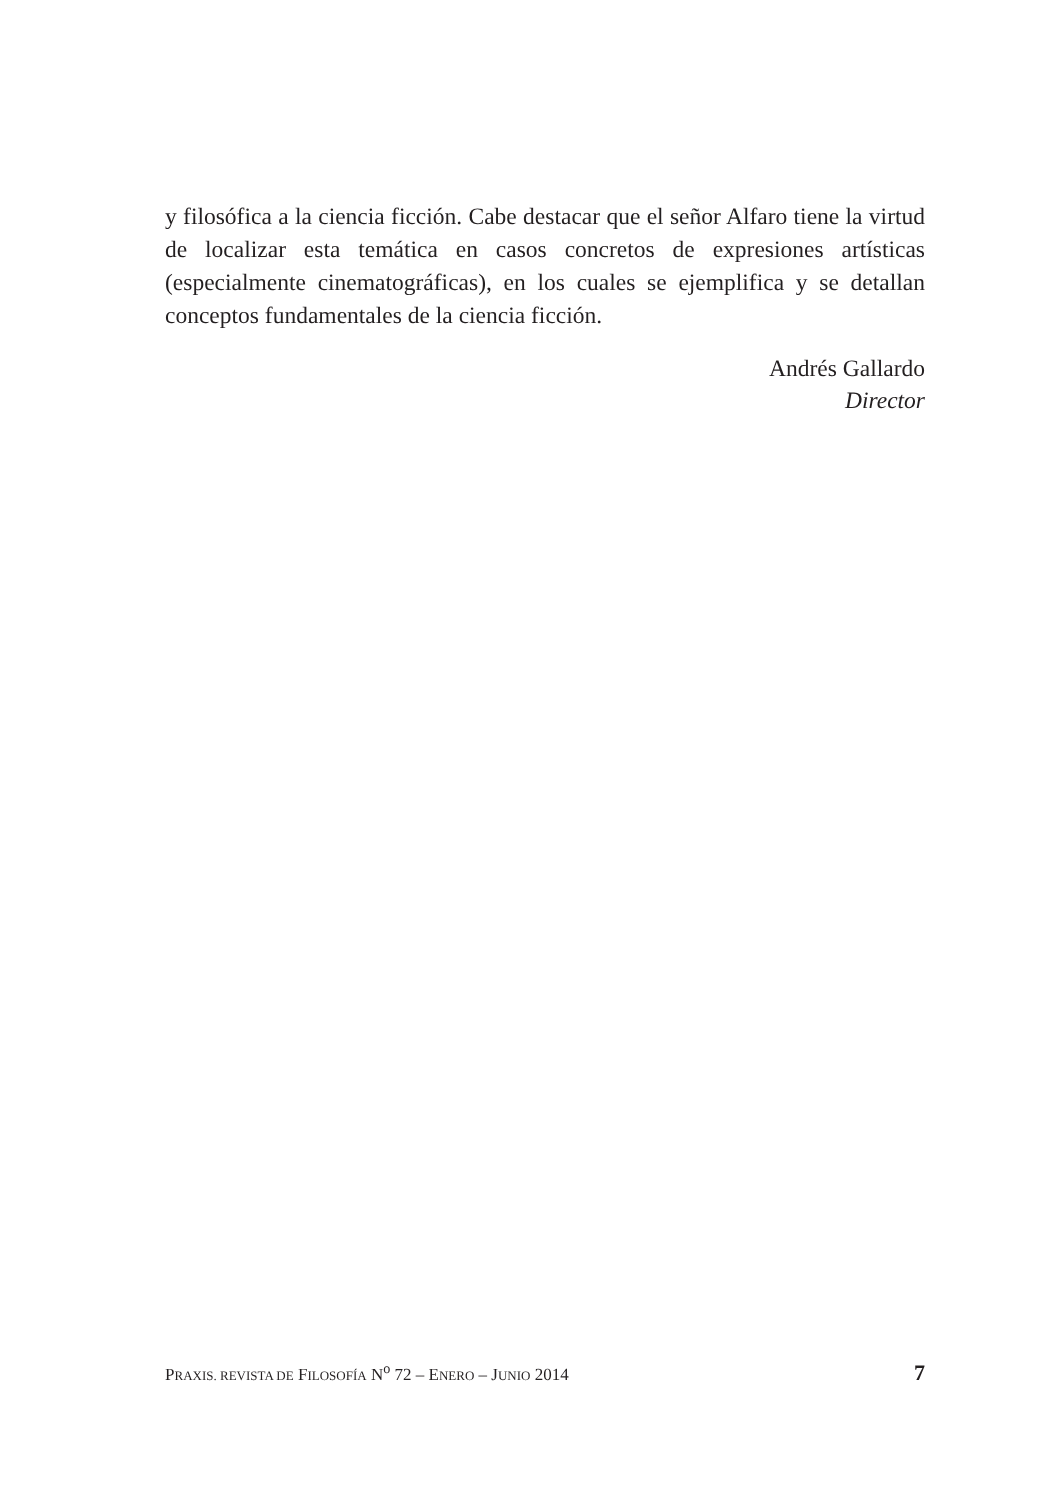y filosófica a la ciencia ficción. Cabe destacar que el señor Alfaro tiene la virtud de localizar esta temática en casos concretos de expresiones artísticas (especialmente cinematográficas), en los cuales se ejemplifica y se detallan conceptos fundamentales de la ciencia ficción.
Andrés Gallardo
Director
PRAXIS. REVISTA DE FILOSOFÍA N<sup>o</sup> 72 – ENERO – JUNIO 2014 7